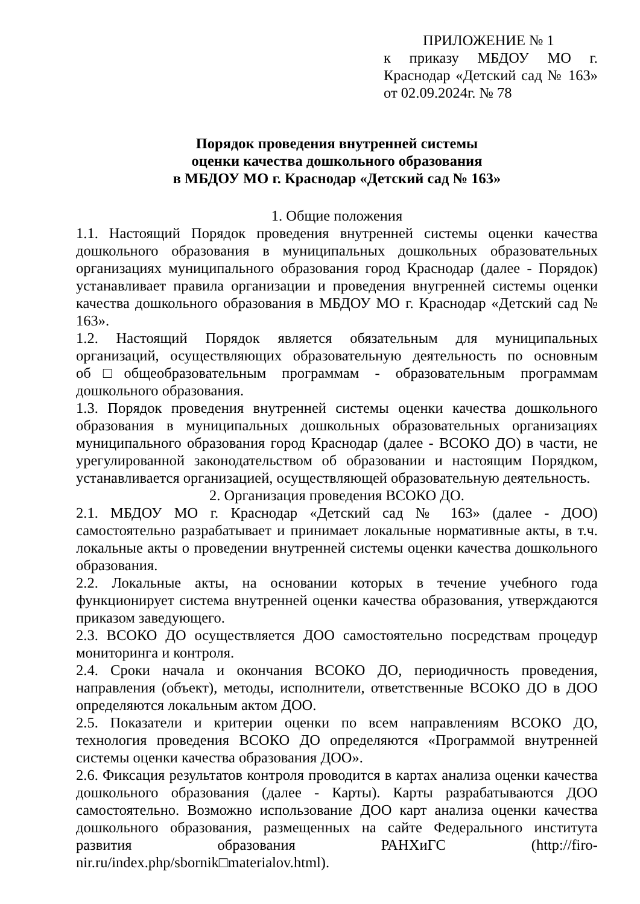ПРИЛОЖЕНИЕ № 1
к приказу МБДОУ МО г. Краснодар «Детский сад № 163» от 02.09.2024г. № 78
Порядок проведения внутренней системы
оценки качества дошкольного образования
в МБДОУ МО г. Краснодар «Детский сад № 163»
1. Общие положения
1.1. Настоящий Порядок проведения внутренней системы оценки качества дошкольного образования в муниципальных дошкольных образовательных организациях муниципального образования город Краснодар (далее - Порядок) устанавливает правила организации и проведения внугренней системы оценки качества дошкольного образования в МБДОУ МО г. Краснодар «Детский сад № 163».
1.2. Настоящий Порядок является обязательным для муниципальных организаций, осуществляющих образовательную деятельность по основным об□общеобразовательным программам - образовательным программам дошкольного образования.
1.3. Порядок проведения внутренней системы оценки качества дошкольного образования в муниципальных дошкольных образовательных организациях муниципального образования город Краснодар (далее - ВСОКО ДО) в части, не урегулированной законодательством об образовании и настоящим Порядком, устанавливается организацией, осуществляющей образовательную деятельность.
2. Организация проведения ВСОКО ДО.
2.1. МБДОУ МО г. Краснодар «Детский сад № 163» (далее - ДОО) самостоятельно разрабатывает и принимает локальные нормативные акты, в т.ч. локальные акты о проведении внутренней системы оценки качества дошкольного образования.
2.2. Локальные акты, на основании которых в течение учебного года функционирует система внутренней оценки качества образования, утверждаются приказом заведующего.
2.3. ВСОКО ДО осуществляется ДОО самостоятельно посредствам процедур мониторинга и контроля.
2.4. Сроки начала и окончания ВСОКО ДО, периодичность проведения, направления (объект), методы, исполнители, ответственные ВСОКО ДО в ДОО определяются локальным актом ДОО.
2.5. Показатели и критерии оценки по всем направлениям ВСОКО ДО, технология проведения ВСОКО ДО определяются «Программой внутренней системы оценки качества образования ДОО».
2.6. Фиксация результатов контроля проводится в картах анализа оценки качества дошкольного образования (далее - Карты). Карты разрабатываются ДОО самостоятельно. Возможно использование ДОО карт анализа оценки качества дошкольного образования, размещенных на сайте Федерального института развития образования РАНХиГС (http://firo-nir.ru/index.php/sbornik□materialov.html).